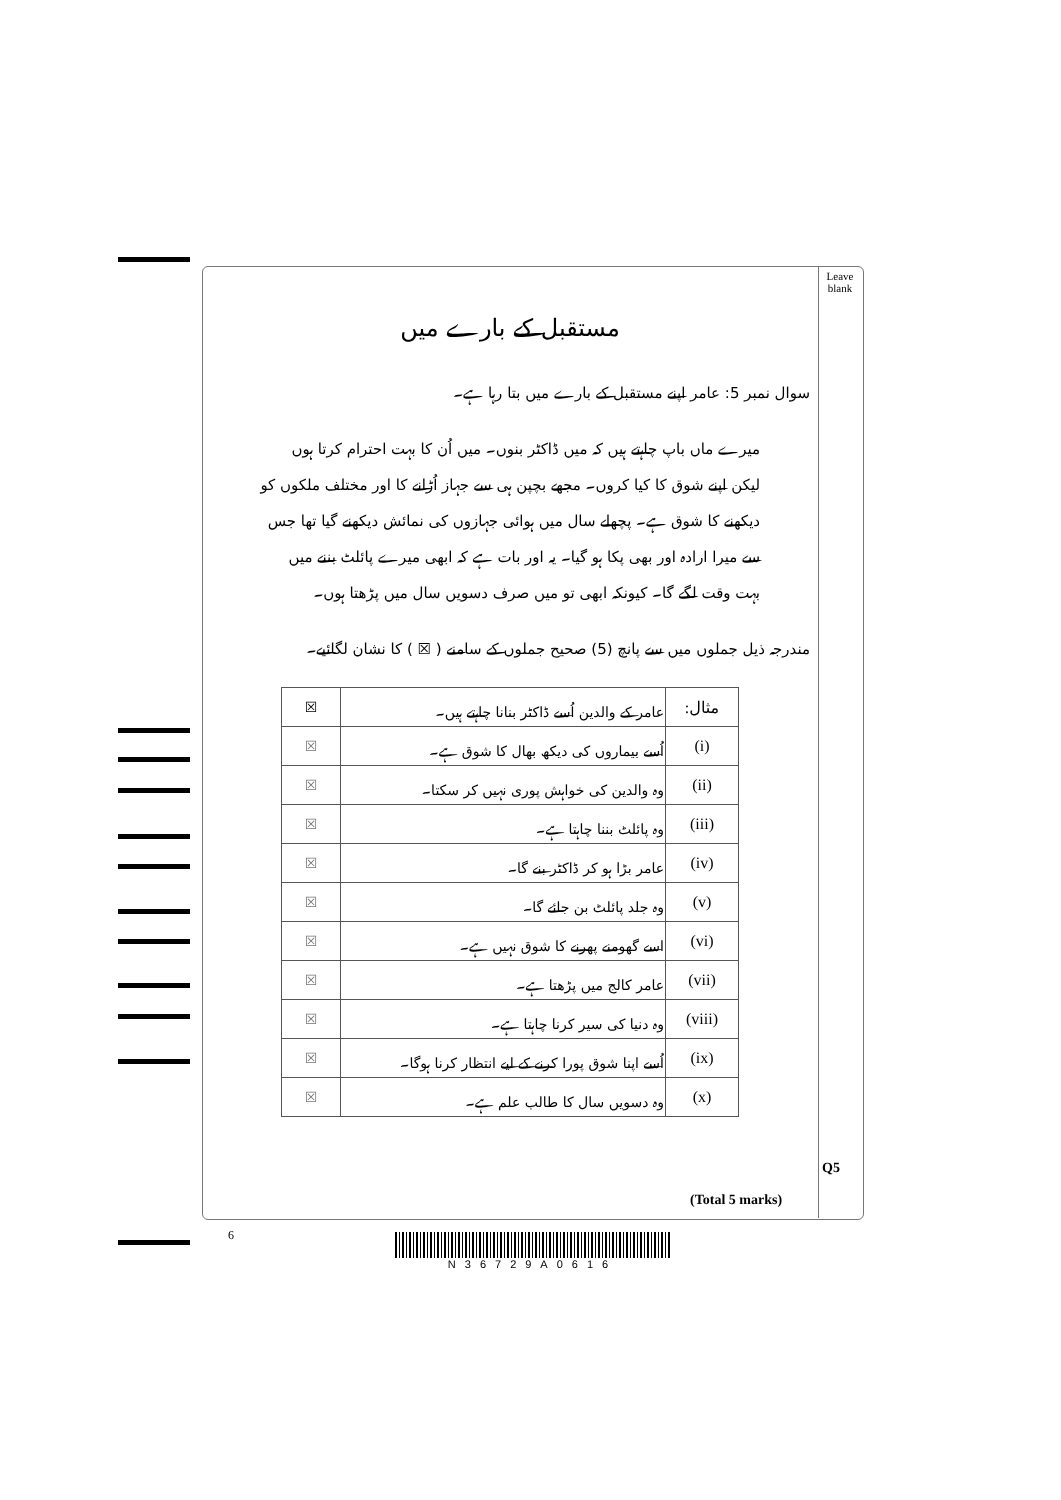Leave blank
مستقبل کے بارے میں
سوال نمبر 5: عامر اپنے مستقبل کے بارے میں بتا رہا ہے۔
میرے ماں باپ چاہتے ہیں کہ میں ڈاکٹر بنوں۔ میں اُن کا بہت احترام کرتا ہوں لیکن اپنے شوق کا کیا کروں۔ مجھے بچپن ہی سے جہاز اُڑانے کا اور مختلف ملکوں کو دیکھنے کا شوق ہے۔ پچھلے سال میں ہوائی جہازوں کی نمائش دیکھنے گیا تھا جس سے میرا ارادہ اور بھی پکا ہو گیا۔ یہ اور بات ہے کہ ابھی میرے پائلٹ بننے میں بہت وقت لگے گا۔ کیونکہ ابھی تو میں صرف دسویں سال میں پڑھتا ہوں۔
مندرجہ ذیل جملوں میں سے پانچ (5) صحیح جملوں کے سامنے ( ☒ ) کا نشان لگائیے۔
| مثال: | عامر کے والدین اُسے ڈاکٹر بنانا چاہتے ہیں۔ | ☒ |
| (i) | اُسے بیماروں کی دیکھ بھال کا شوق ہے۔ | ☒ |
| (ii) | وہ والدین کی خواہش پوری نہیں کر سکتا۔ | ☒ |
| (iii) | وہ پائلٹ بننا چاہتا ہے۔ | ☒ |
| (iv) | عامر بڑا ہو کر ڈاکٹر بنے گا۔ | ☒ |
| (v) | وہ جلد پائلٹ بن جائے گا۔ | ☒ |
| (vi) | اسے گھومنے پھرنے کا شوق نہیں ہے۔ | ☒ |
| (vii) | عامر کالج میں پڑھتا ہے۔ | ☒ |
| (viii) | وہ دنیا کی سیر کرنا چاہتا ہے۔ | ☒ |
| (ix) | اُسے اپنا شوق پورا کرنے کے لیے انتظار کرنا ہوگا۔ | ☒ |
| (x) | وہ دسویں سال کا طالب علم ہے۔ | ☒ |
Q5
(Total 5 marks)
6 N36729A0616